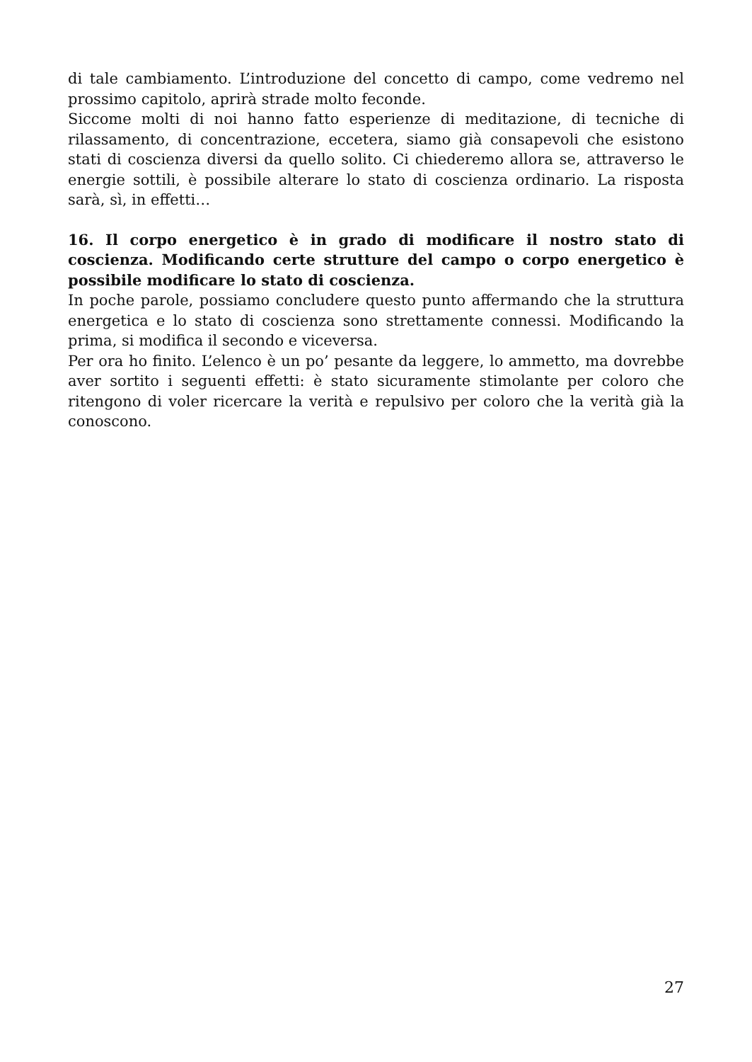di tale cambiamento. L’introduzione del concetto di campo, come vedremo nel prossimo capitolo, aprirà strade molto feconde.
Siccome molti di noi hanno fatto esperienze di meditazione, di tecniche di rilassamento, di concentrazione, eccetera, siamo già consapevoli che esistono stati di coscienza diversi da quello solito. Ci chiederemo allora se, attraverso le energie sottili, è possibile alterare lo stato di coscienza ordinario. La risposta sarà, sì, in effetti…
16. Il corpo energetico è in grado di modificare il nostro stato di coscienza. Modificando certe strutture del campo o corpo energetico è possibile modificare lo stato di coscienza.
In poche parole, possiamo concludere questo punto affermando che la struttura energetica e lo stato di coscienza sono strettamente connessi. Modificando la prima, si modifica il secondo e viceversa.
Per ora ho finito. L’elenco è un po’ pesante da leggere, lo ammetto, ma dovrebbe aver sortito i seguenti effetti: è stato sicuramente stimolante per coloro che ritengono di voler ricercare la verità e repulsivo per coloro che la verità già la conoscono.
27